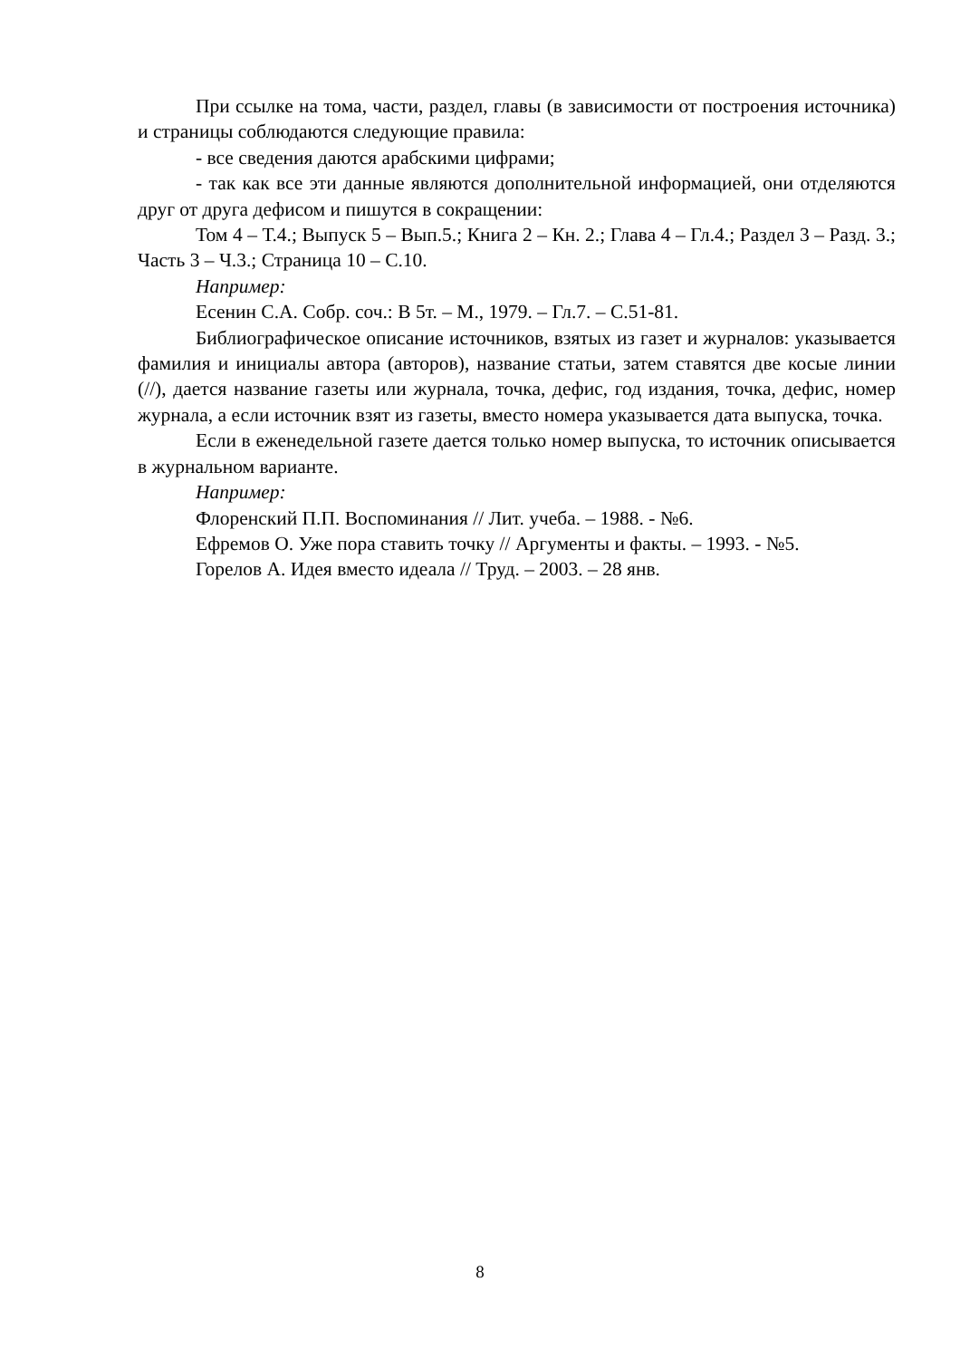При ссылке на тома, части, раздел, главы (в зависимости от построения источника) и страницы соблюдаются следующие правила:
- все сведения даются арабскими цифрами;
- так как все эти данные являются дополнительной информацией, они отделяются друг от друга дефисом и пишутся в сокращении:
Том 4 – Т.4.; Выпуск 5 – Вып.5.; Книга 2 – Кн. 2.; Глава 4 – Гл.4.; Раздел 3 – Разд. 3.; Часть 3 – Ч.3.; Страница 10 – С.10.
Например:
Есенин С.А. Собр. соч.: В 5т. – М., 1979. – Гл.7. – С.51-81.
Библиографическое описание источников, взятых из газет и журналов: указывается фамилия и инициалы автора (авторов), название статьи, затем ставятся две косые линии (//), дается название газеты или журнала, точка, дефис, год издания, точка, дефис, номер журнала, а если источник взят из газеты, вместо номера указывается дата выпуска, точка.
Если в еженедельной газете дается только номер выпуска, то источник описывается в журнальном варианте.
Например:
Флоренский П.П. Воспоминания // Лит. учеба. – 1988. - №6.
Ефремов О. Уже пора ставить точку // Аргументы и факты. – 1993. - №5.
Горелов А. Идея вместо идеала // Труд. – 2003. – 28 янв.
8